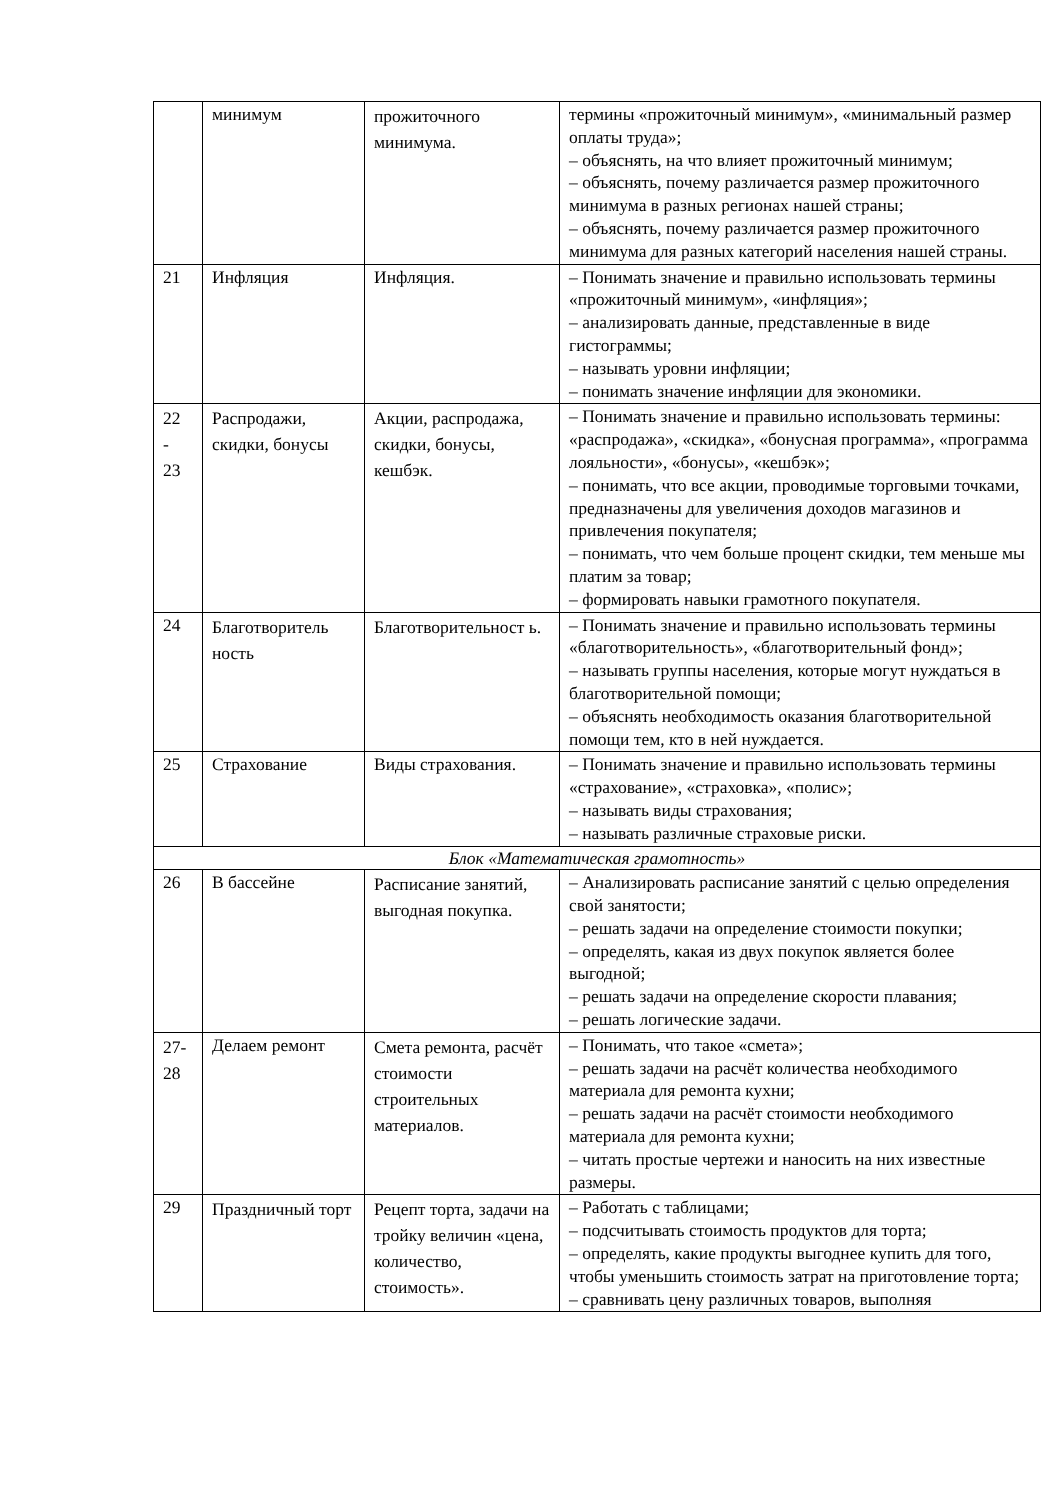| | минимум | прожиточного минимума. | термины «прожиточный минимум», «минимальный размер оплаты труда»; – объяснять, на что влияет прожиточный минимум; – объяснять, почему различается размер прожиточного минимума в разных регионах нашей страны; – объяснять, почему различается размер прожиточного минимума для разных категорий населения нашей страны. |
| 21 | Инфляция | Инфляция. | – Понимать значение и правильно использовать термины «прожиточный минимум», «инфляция»; – анализировать данные, представленные в виде гистограммы; – называть уровни инфляции; – понимать значение инфляции для экономики. |
| 22 - 23 | Распродажи, скидки, бонусы | Акции, распродажа, скидки, бонусы, кешбэк. | – Понимать значение и правильно использовать термины: «распродажа», «скидка», «бонусная программа», «программа лояльности», «бонусы», «кешбэк»; – понимать, что все акции, проводимые торговыми точками, предназначены для увеличения доходов магазинов и привлечения покупателя; – понимать, что чем больше процент скидки, тем меньше мы платим за товар; – формировать навыки грамотного покупателя. |
| 24 | Благотворитель ность | Благотворительност ь. | – Понимать значение и правильно использовать термины «благотворительность», «благотворительный фонд»; – называть группы населения, которые могут нуждаться в благотворительной помощи; – объяснять необходимость оказания благотворительной помощи тем, кто в ней нуждается. |
| 25 | Страхование | Виды страхования. | – Понимать значение и правильно использовать термины «страхование», «страховка», «полис»; – называть виды страхования; – называть различные страховые риски. |
| Блок «Математическая грамотность» | | | |
| 26 | В бассейне | Расписание занятий, выгодная покупка. | – Анализировать расписание занятий с целью определения свой занятости; – решать задачи на определение стоимости покупки; – определять, какая из двух покупок является более выгодной; – решать задачи на определение скорости плавания; – решать логические задачи. |
| 27- 28 | Делаем ремонт | Смета ремонта, расчёт стоимости строительных материалов. | – Понимать, что такое «смета»; – решать задачи на расчёт количества необходимого материала для ремонта кухни; – решать задачи на расчёт стоимости необходимого материала для ремонта кухни; – читать простые чертежи и наносить на них известные размеры. |
| 29 | Праздничный торт | Рецепт торта, задачи на тройку величин «цена, количество, стоимость». | – Работать с таблицами; – подсчитывать стоимость продуктов для торта; – определять, какие продукты выгоднее купить для того, чтобы уменьшить стоимость затрат на приготовление торта; – сравнивать цену различных товаров, выполняя |